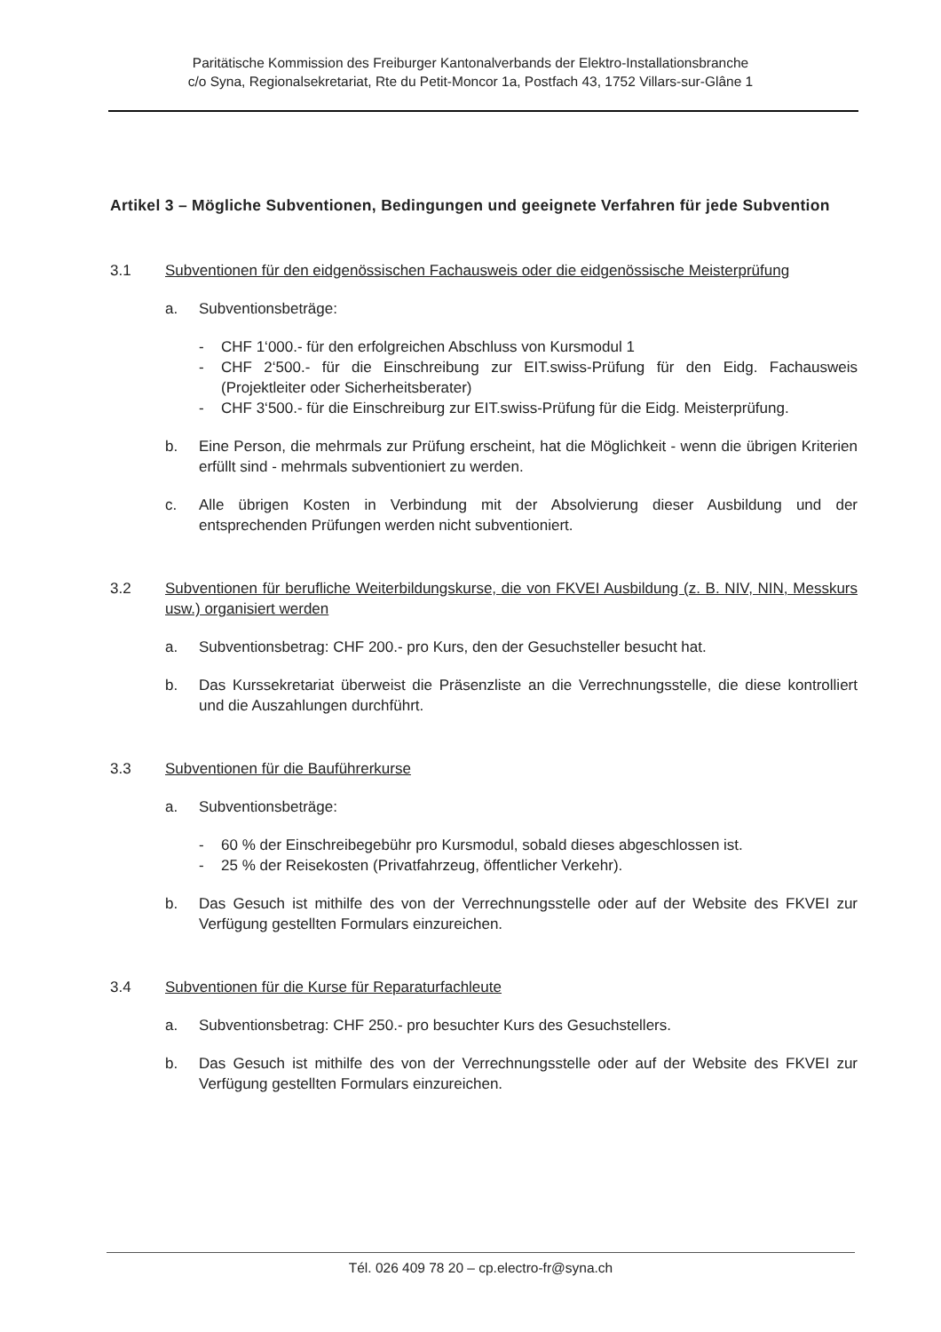Paritätische Kommission des Freiburger Kantonalverbands der Elektro-Installationsbranche
c/o Syna, Regionalsekretariat, Rte du Petit-Moncor 1a, Postfach 43, 1752 Villars-sur-Glâne 1
Artikel 3 – Mögliche Subventionen, Bedingungen und geeignete Verfahren für jede Subvention
3.1 Subventionen für den eidgenössischen Fachausweis oder die eidgenössische Meisterprüfung
a. Subventionsbeträge:
- CHF 1‘000.- für den erfolgreichen Abschluss von Kursmodul 1
- CHF 2‘500.- für die Einschreibung zur EIT.swiss-Prüfung für den Eidg. Fachausweis (Projektleiter oder Sicherheitsberater)
- CHF 3‘500.- für die Einschreiburg zur EIT.swiss-Prüfung für die Eidg. Meisterprüfung.
b. Eine Person, die mehrmals zur Prüfung erscheint, hat die Möglichkeit - wenn die übrigen Kriterien erfüllt sind - mehrmals subventioniert zu werden.
c. Alle übrigen Kosten in Verbindung mit der Absolvierung dieser Ausbildung und der entsprechenden Prüfungen werden nicht subventioniert.
3.2 Subventionen für berufliche Weiterbildungskurse, die von FKVEI Ausbildung (z. B. NIV, NIN, Messkurs usw.) organisiert werden
a. Subventionsbetrag: CHF 200.- pro Kurs, den der Gesuchsteller besucht hat.
b. Das Kurssekretariat überweist die Präsenzliste an die Verrechnungsstelle, die diese kontrolliert und die Auszahlungen durchführt.
3.3 Subventionen für die Bauführerkurse
a. Subventionsbeträge:
- 60 % der Einschreibegebühr pro Kursmodul, sobald dieses abgeschlossen ist.
- 25 % der Reisekosten (Privatfahrzeug, öffentlicher Verkehr).
b. Das Gesuch ist mithilfe des von der Verrechnungsstelle oder auf der Website des FKVEI zur Verfügung gestellten Formulars einzureichen.
3.4 Subventionen für die Kurse für Reparaturfachleute
a. Subventionsbetrag: CHF 250.- pro besuchter Kurs des Gesuchstellers.
b. Das Gesuch ist mithilfe des von der Verrechnungsstelle oder auf der Website des FKVEI zur Verfügung gestellten Formulars einzureichen.
Tél. 026 409 78 20 – cp.electro-fr@syna.ch